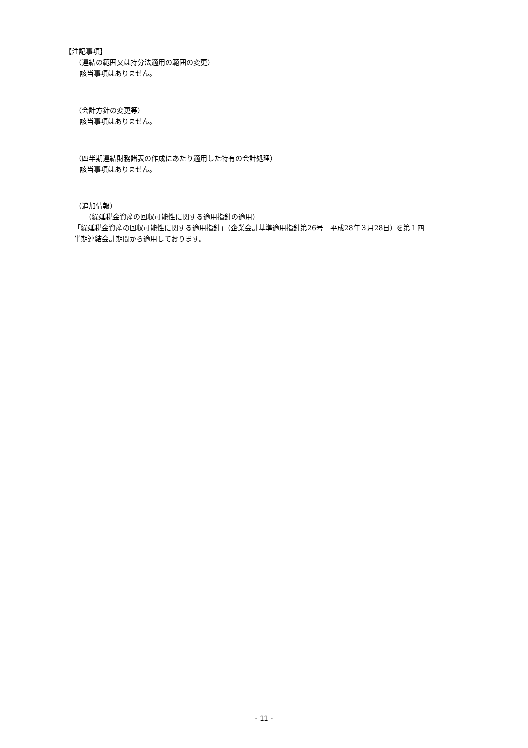【注記事項】
（連結の範囲又は持分法適用の範囲の変更）
該当事項はありません。
（会計方針の変更等）
該当事項はありません。
（四半期連結財務諸表の作成にあたり適用した特有の会計処理）
該当事項はありません。
（追加情報）
（繰延税金資産の回収可能性に関する適用指針の適用）
「繰延税金資産の回収可能性に関する適用指針」（企業会計基準適用指針第26号　平成28年３月28日）を第１四
半期連結会計期間から適用しております。
- 11 -